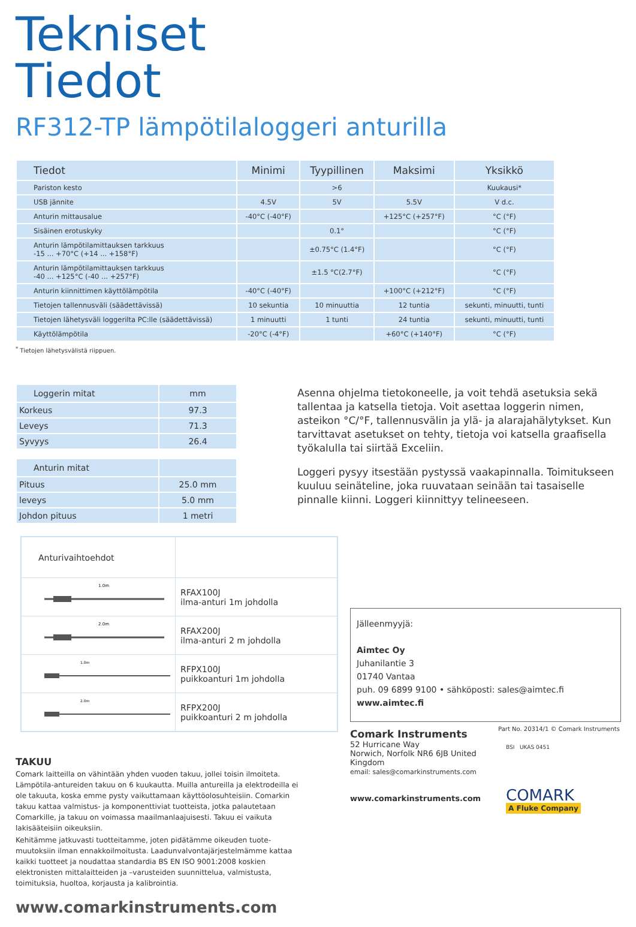Tekniset
Tiedot
RF312-TP lämpötilaloggeri anturilla
| Tiedot | Minimi | Tyypillinen | Maksimi | Yksikkö |
| --- | --- | --- | --- | --- |
| Pariston kesto | | >6 | | Kuukausi* |
| USB jännite | 4.5V | 5V | 5.5V | V d.c. |
| Anturin mittausalue | -40°C (-40°F) | | +125°C (+257°F) | °C (°F) |
| Sisäinen erotuskyky | | 0.1° | | °C (°F) |
| Anturin lämpötilamittauksen tarkkuus -15 ... +70°C (+14 ... +158°F) | | ±0.75°C (1.4°F) | | °C (°F) |
| Anturin lämpötilamittauksen tarkkuus -40 ... +125°C (-40 ... +257°F) | | ±1.5 °C(2.7°F) | | °C (°F) |
| Anturin kiinnittimen käyttölämpötila | -40°C (-40°F) | | +100°C (+212°F) | °C (°F) |
| Tietojen tallennusväli (säädettävissä) | 10 sekuntia | 10 minuuttia | 12 tuntia | sekunti, minuutti, tunti |
| Tietojen lähetysväli loggerilta PC:lle (säädettävissä) | 1 minuutti | 1 tunti | 24 tuntia | sekunti, minuutti, tunti |
| Käyttölämpötila | -20°C (-4°F) | | +60°C (+140°F) | °C (°F) |
<sup>*</sup> Tietojen lähetysvälistä riippuen.
| Loggerin mitat | mm |
| --- | --- |
| Korkeus | 97.3 |
| Leveys | 71.3 |
| Syvyys | 26.4 |
| Anturin mitat | |
| --- | --- |
| Pituus | 25.0 mm |
| leveys | 5.0 mm |
| Johdon pituus | 1 metri |
Asenna ohjelma tietokoneelle, ja voit tehdä asetuksia sekä tallentaa ja katsella tietoja. Voit asettaa loggerin nimen, asteikon °C/°F, tallennusvälin ja ylä- ja alarajahälytykset. Kun tarvittavat asetukset on tehty, tietoja voi katsella graafisella työkalulla tai siirtää Exceliin.
Loggeri pysyy itsestään pystyssä vaakapinnalla. Toimitukseen kuuluu seinäteline, joka ruuvataan seinään tai tasaiselle pinnalle kiinni. Loggeri kiinnittyy telineeseen.
| Anturivaihtoehdot | |
| --- | --- |
| 1.0m | RFAX100J ilma-anturi 1m johdolla |
| 2.0m | RFAX200J ilma-anturi 2 m johdolla |
| 1.0m | RFPX100J puikkoanturi 1m johdolla |
| 2.0m | RFPX200J puikkoanturi 2 m johdolla |
TAKUU
Comark laitteilla on vähintään yhden vuoden takuu, jollei toisin ilmoiteta. Lämpötila-antureiden takuu on 6 kuukautta. Muilla antureilla ja elektrodeilla ei ole takuuta, koska emme pysty vaikuttamaan käyttöolosuhteisiin. Comarkin takuu kattaa valmistus- ja komponenttiviat tuotteista, jotka palautetaan Comarkille, ja takuu on voimassa maailmanlaajuisesti. Takuu ei vaikuta lakisääteisiin oikeuksiin.
Kehitämme jatkuvasti tuotteitamme, joten pidätämme oikeuden tuote-muutoksiin ilman ennakkoilmoitusta. Laadunvalvontajärjestelmämme kattaa kaikki tuotteet ja noudattaa standardia BS EN ISO 9001:2008 koskien elektronisten mittalaitteiden ja –varusteiden suunnittelua, valmistusta, toimituksia, huoltoa, korjausta ja kalibrointia.
www.comarkinstruments.com
Jälleenmyyjä:
Aimtec Oy
Juhanilantie 3
01740 Vantaa
puh. 09 6899 9100 • sähköposti: sales@aimtec.fi
www.aimtec.fi
Comark Instruments
52 Hurricane Way
Norwich, Norfolk NR6 6JB United Kingdom
email: sales@comarkinstruments.com
www.comarkinstruments.com
Part No. 20314/1 © Comark Instruments
BSI UKAS 0451
COMARK
A Fluke Company